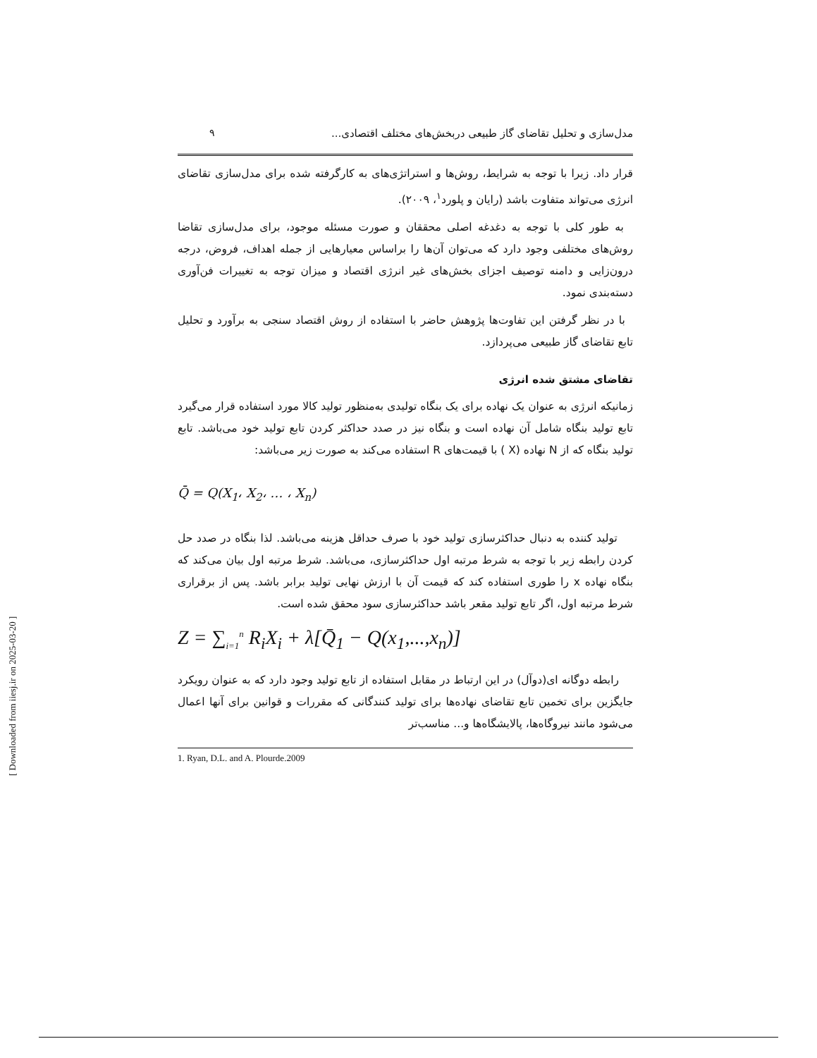۹ مدل‌سازی و تحلیل تقاضای گاز طبیعی دربخش‌های مختلف اقتصادی...
قرار داد. زیرا با توجه به شرایط، روش‌ها و استراتژی‌های به کارگرفته شده برای مدل‌سازی تقاضای انرژی می‌تواند متفاوت باشد (رایان و پلورد<sup>۱</sup>، ۲۰۰۹).
به طور کلی با توجه به دغدغه اصلی محققان و صورت مسئله موجود، برای مدل‌سازی تقاضا روش‌های مختلفی وجود دارد که می‌توان آن‌ها را براساس معیارهایی از جمله اهداف، فروض، درجه درون‌زایی و دامنه توصیف اجزای بخش‌های غیر انرژی اقتصاد و میزان توجه به تغییرات فن‌آوری دسته‌بندی نمود.
با در نظر گرفتن این تفاوت‌ها پژوهش حاضر با استفاده از روش اقتصاد سنجی به برآورد و تحلیل تابع تقاضای گاز طبیعی می‌پردازد.
تقاضای مشتق شده انرژی
زمانیکه انرژی به عنوان یک نهاده برای یک بنگاه تولیدی به‌منظور تولید کالا مورد استفاده قرار می‌گیرد تابع تولید بنگاه شامل آن نهاده است و بنگاه نیز در صدد حداکثر کردن تابع تولید خود می‌باشد. تابع تولید بنگاه که از N نهاده (X ) با قیمت‌های R استفاده می‌کند به صورت زیر می‌باشد:
Q̄ = Q(X<sub>1</sub>، X<sub>2</sub>، … ، X<sub>n</sub>)
تولید کننده به دنبال حداکثرسازی تولید خود با صرف حداقل هزینه می‌باشد. لذا بنگاه در صدد حل کردن رابطه زیر با توجه به شرط مرتبه اول حداکثرسازی، می‌باشد. شرط مرتبه اول بیان می‌کند که بنگاه نهاده x را طوری استفاده کند که قیمت آن با ارزش نهایی تولید برابر باشد. پس از برقراری شرط مرتبه اول، اگر تابع تولید مقعر باشد حداکثرسازی سود محقق شده است.
Z = ∑<sub>i=1</sub><sup>n</sup> R<sub>i</sub>X<sub>i</sub> + λ[Q̄<sub>1</sub> − Q(x<sub>1</sub>,...,x<sub>n</sub>)]
رابطه دوگانه ای(دوآل) در این ارتباط در مقابل استفاده از تابع تولید وجود دارد که به عنوان رویکرد جایگزین برای تخمین تابع تقاضای نهاده‌ها برای تولید کنندگانی که مقررات و قوانین برای آنها اعمال می‌شود مانند نیروگاه‌ها، پالایشگاه‌ها و... مناسب‌تر
1. Ryan, D.L. and A. Plourde.2009
[ Downloaded from iiesj.ir on 2025-03-20 ]